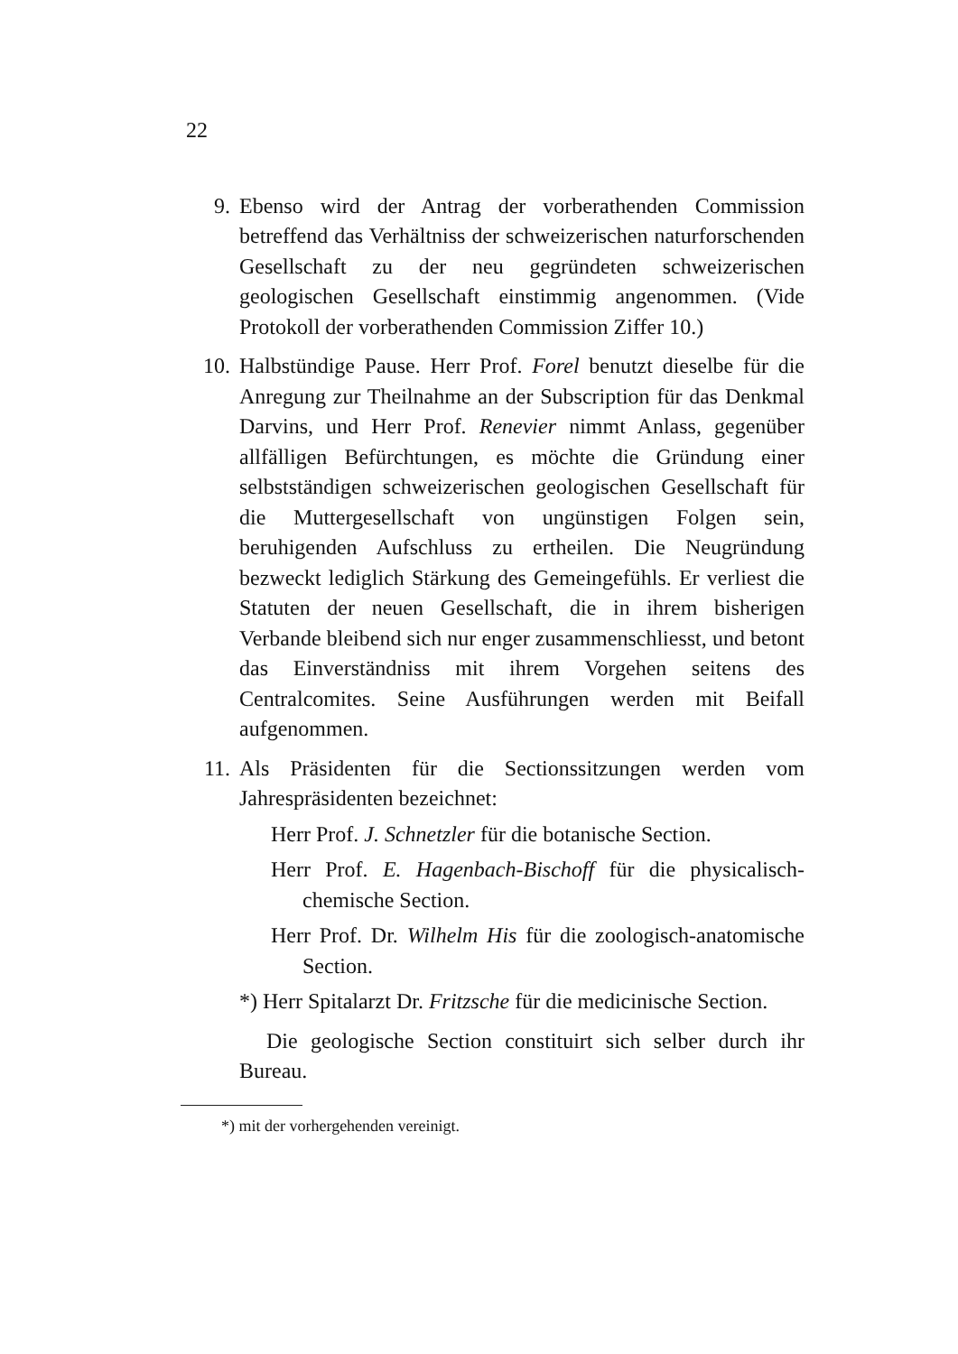22
9. Ebenso wird der Antrag der vorberathenden Commission betreffend das Verhältniss der schweizerischen naturforschenden Gesellschaft zu der neu gegründeten schweizerischen geologischen Gesellschaft einstimmig angenommen. (Vide Protokoll der vorberathenden Commission Ziffer 10.)
10. Halbstündige Pause. Herr Prof. Forel benutzt dieselbe für die Anregung zur Theilnahme an der Subscription für das Denkmal Darvins, und Herr Prof. Renevier nimmt Anlass, gegenüber allfälligen Befürchtungen, es möchte die Gründung einer selbstständigen schweizerischen geologischen Gesellschaft für die Muttergesellschaft von ungünstigen Folgen sein, beruhigenden Aufschluss zu ertheilen. Die Neugründung bezweckt lediglich Stärkung des Gemeingefühls. Er verliest die Statuten der neuen Gesellschaft, die in ihrem bisherigen Verbande bleibend sich nur enger zusammenschliesst, und betont das Einverständniss mit ihrem Vorgehen seitens des Centralcomites. Seine Ausführungen werden mit Beifall aufgenommen.
11. Als Präsidenten für die Sectionssitzungen werden vom Jahrespräsidenten bezeichnet:
Herr Prof. J. Schnetzler für die botanische Section.
Herr Prof. E. Hagenbach-Bischoff für die physicalisch-chemische Section.
Herr Prof. Dr. Wilhelm His für die zoologisch-anatomische Section.
*) Herr Spitalarzt Dr. Fritzsche für die medicinische Section.
Die geologische Section constituirt sich selber durch ihr Bureau.
*) mit der vorhergehenden vereinigt.